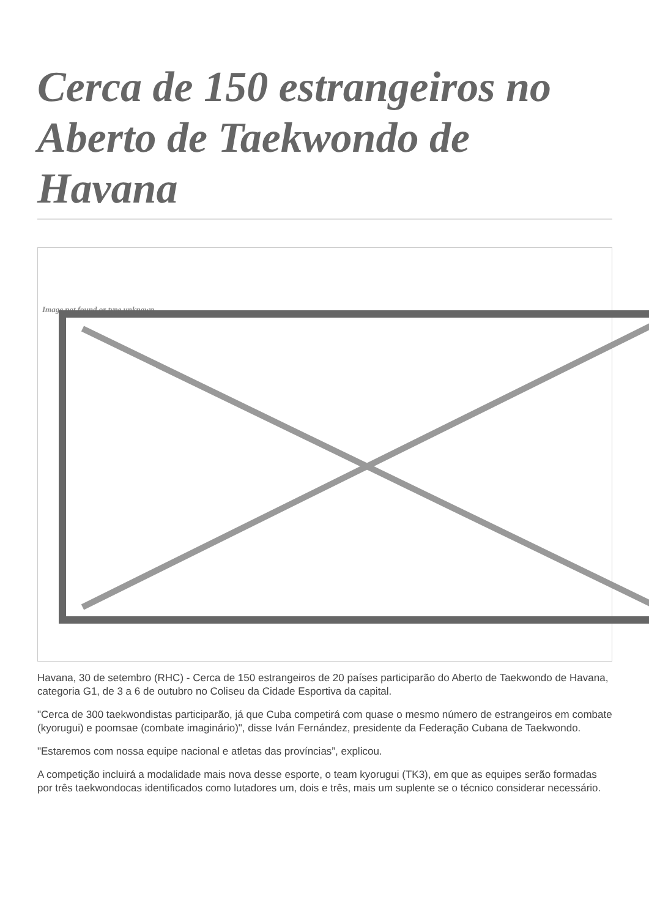Cerca de 150 estrangeiros no Aberto de Taekwondo de Havana
Image not found or type unknown
Havana, 30 de setembro (RHC) - Cerca de 150 estrangeiros de 20 países participarão do Aberto de Taekwondo de Havana, categoria G1, de 3 a 6 de outubro no Coliseu da Cidade Esportiva da capital.
"Cerca de 300 taekwondistas participarão, já que Cuba competirá com quase o mesmo número de estrangeiros em combate (kyorugui) e poomsae (combate imaginário)", disse Iván Fernández, presidente da Federação Cubana de Taekwondo.
"Estaremos com nossa equipe nacional e atletas das províncias”, explicou.
A competição incluirá a modalidade mais nova desse esporte, o team kyorugui (TK3), em que as equipes serão formadas por três taekwondocas identificados como lutadores um, dois e três, mais um suplente se o técnico considerar necessário.